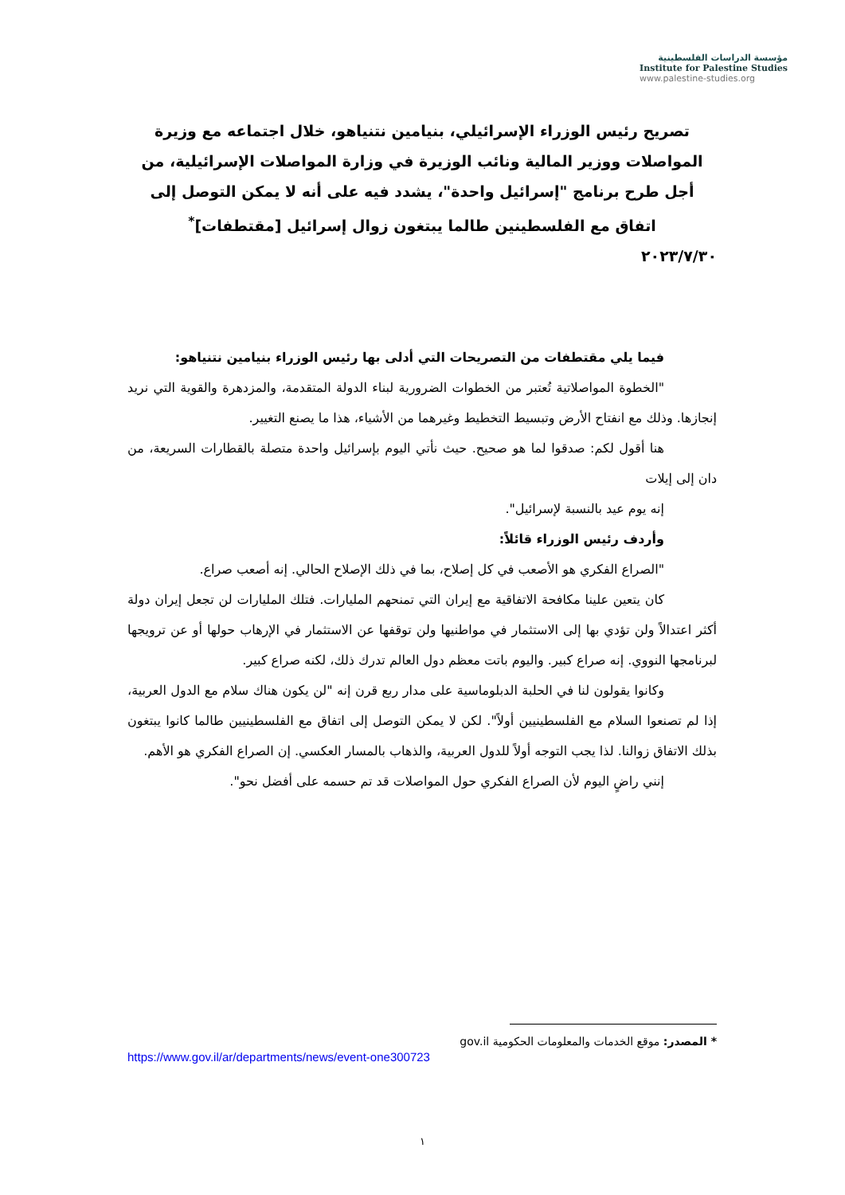مؤسسة الدراسات الفلسطينية
Institute for Palestine Studies
www.palestine-studies.org
تصريح رئيس الوزراء الإسرائيلي، بنيامين نتنياهو، خلال اجتماعه مع وزيرة المواصلات ووزير المالية ونائب الوزيرة في وزارة المواصلات الإسرائيلية، من أجل طرح برنامج "إسرائيل واحدة"، يشدد فيه على أنه لا يمكن التوصل إلى اتفاق مع الفلسطينين طالما يبتغون زوال إسرائيل [مقتطفات]<sup>*</sup>
٢٠٢٣/٧/٣٠
فيما يلي مقتطفات من التصريحات التي أدلى بها رئيس الوزراء بنيامين نتنياهو:
"الخطوة المواصلاتية تُعتبر من الخطوات الضرورية لبناء الدولة المتقدمة، والمزدهرة والقوية التي نريد إنجازها. وذلك مع انفتاح الأرض وتبسيط التخطيط وغيرهما من الأشياء، هذا ما يصنع التغيير.
هنا أقول لكم: صدقوا لما هو صحيح. حيث نأتي اليوم بإسرائيل واحدة متصلة بالقطارات السريعة، من دان إلى إيلات
إنه يوم عيد بالنسبة لإسرائيل".
وأردف رئيس الوزراء قائلاً:
"الصراع الفكري هو الأصعب في كل إصلاح، بما في ذلك الإصلاح الحالي. إنه أصعب صراع.
كان يتعين علينا مكافحة الاتفاقية مع إيران التي تمنحهم المليارات. فتلك المليارات لن تجعل إيران دولة أكثر اعتدالاً ولن تؤدي بها إلى الاستثمار في مواطنيها ولن توقفها عن الاستثمار في الإرهاب حولها أو عن ترويجها لبرنامجها النووي. إنه صراع كبير. واليوم باتت معظم دول العالم تدرك ذلك، لكنه صراع كبير.
وكانوا يقولون لنا في الحلبة الدبلوماسية على مدار ربع قرن إنه "لن يكون هناك سلام مع الدول العربية، إذا لم تصنعوا السلام مع الفلسطينيين أولاً". لكن لا يمكن التوصل إلى اتفاق مع الفلسطينيين طالما كانوا يبتغون بذلك الاتفاق زوالنا. لذا يجب التوجه أولاً للدول العربية، والذهاب بالمسار العكسي. إن الصراع الفكري هو الأهم.
إنني راضٍ اليوم لأن الصراع الفكري حول المواصلات قد تم حسمه على أفضل نحو".
* المصدر: موقع الخدمات والمعلومات الحكومية gov.il
https://www.gov.il/ar/departments/news/event-one300723
١